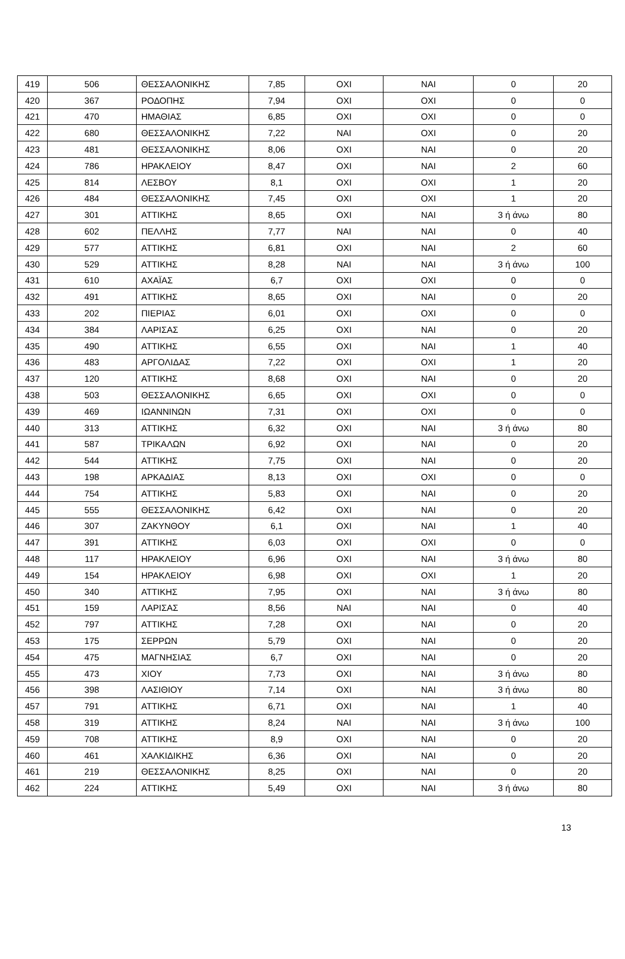| 419 | 506 | ΘΕΣΣΑΛΟΝΙΚΗΣ | 7,85 | ΟΧΙ | ΝΑΙ | 0 | 20 |
| 420 | 367 | ΡΟΔΟΠΗΣ | 7,94 | ΟΧΙ | ΟΧΙ | 0 | 0 |
| 421 | 470 | ΗΜΑΘΙΑΣ | 6,85 | ΟΧΙ | ΟΧΙ | 0 | 0 |
| 422 | 680 | ΘΕΣΣΑΛΟΝΙΚΗΣ | 7,22 | ΝΑΙ | ΟΧΙ | 0 | 20 |
| 423 | 481 | ΘΕΣΣΑΛΟΝΙΚΗΣ | 8,06 | ΟΧΙ | ΝΑΙ | 0 | 20 |
| 424 | 786 | ΗΡΑΚΛΕΙΟΥ | 8,47 | ΟΧΙ | ΝΑΙ | 2 | 60 |
| 425 | 814 | ΛΕΣΒΟΥ | 8,1 | ΟΧΙ | ΟΧΙ | 1 | 20 |
| 426 | 484 | ΘΕΣΣΑΛΟΝΙΚΗΣ | 7,45 | ΟΧΙ | ΟΧΙ | 1 | 20 |
| 427 | 301 | ΑΤΤΙΚΗΣ | 8,65 | ΟΧΙ | ΝΑΙ | 3 ή άνω | 80 |
| 428 | 602 | ΠΕΛΛΗΣ | 7,77 | ΝΑΙ | ΝΑΙ | 0 | 40 |
| 429 | 577 | ΑΤΤΙΚΗΣ | 6,81 | ΟΧΙ | ΝΑΙ | 2 | 60 |
| 430 | 529 | ΑΤΤΙΚΗΣ | 8,28 | ΝΑΙ | ΝΑΙ | 3 ή άνω | 100 |
| 431 | 610 | ΑΧΑΪΑΣ | 6,7 | ΟΧΙ | ΟΧΙ | 0 | 0 |
| 432 | 491 | ΑΤΤΙΚΗΣ | 8,65 | ΟΧΙ | ΝΑΙ | 0 | 20 |
| 433 | 202 | ΠΙΕΡΙΑΣ | 6,01 | ΟΧΙ | ΟΧΙ | 0 | 0 |
| 434 | 384 | ΛΑΡΙΣΑΣ | 6,25 | ΟΧΙ | ΝΑΙ | 0 | 20 |
| 435 | 490 | ΑΤΤΙΚΗΣ | 6,55 | ΟΧΙ | ΝΑΙ | 1 | 40 |
| 436 | 483 | ΑΡΓΟΛΙΔΑΣ | 7,22 | ΟΧΙ | ΟΧΙ | 1 | 20 |
| 437 | 120 | ΑΤΤΙΚΗΣ | 8,68 | ΟΧΙ | ΝΑΙ | 0 | 20 |
| 438 | 503 | ΘΕΣΣΑΛΟΝΙΚΗΣ | 6,65 | ΟΧΙ | ΟΧΙ | 0 | 0 |
| 439 | 469 | ΙΩΑΝΝΙΝΩΝ | 7,31 | ΟΧΙ | ΟΧΙ | 0 | 0 |
| 440 | 313 | ΑΤΤΙΚΗΣ | 6,32 | ΟΧΙ | ΝΑΙ | 3 ή άνω | 80 |
| 441 | 587 | ΤΡΙΚΑΛΩΝ | 6,92 | ΟΧΙ | ΝΑΙ | 0 | 20 |
| 442 | 544 | ΑΤΤΙΚΗΣ | 7,75 | ΟΧΙ | ΝΑΙ | 0 | 20 |
| 443 | 198 | ΑΡΚΑΔΙΑΣ | 8,13 | ΟΧΙ | ΟΧΙ | 0 | 0 |
| 444 | 754 | ΑΤΤΙΚΗΣ | 5,83 | ΟΧΙ | ΝΑΙ | 0 | 20 |
| 445 | 555 | ΘΕΣΣΑΛΟΝΙΚΗΣ | 6,42 | ΟΧΙ | ΝΑΙ | 0 | 20 |
| 446 | 307 | ΖΑΚΥΝΘΟΥ | 6,1 | ΟΧΙ | ΝΑΙ | 1 | 40 |
| 447 | 391 | ΑΤΤΙΚΗΣ | 6,03 | ΟΧΙ | ΟΧΙ | 0 | 0 |
| 448 | 117 | ΗΡΑΚΛΕΙΟΥ | 6,96 | ΟΧΙ | ΝΑΙ | 3 ή άνω | 80 |
| 449 | 154 | ΗΡΑΚΛΕΙΟΥ | 6,98 | ΟΧΙ | ΟΧΙ | 1 | 20 |
| 450 | 340 | ΑΤΤΙΚΗΣ | 7,95 | ΟΧΙ | ΝΑΙ | 3 ή άνω | 80 |
| 451 | 159 | ΛΑΡΙΣΑΣ | 8,56 | ΝΑΙ | ΝΑΙ | 0 | 40 |
| 452 | 797 | ΑΤΤΙΚΗΣ | 7,28 | ΟΧΙ | ΝΑΙ | 0 | 20 |
| 453 | 175 | ΣΕΡΡΩΝ | 5,79 | ΟΧΙ | ΝΑΙ | 0 | 20 |
| 454 | 475 | ΜΑΓΝΗΣΙΑΣ | 6,7 | ΟΧΙ | ΝΑΙ | 0 | 20 |
| 455 | 473 | ΧΙΟΥ | 7,73 | ΟΧΙ | ΝΑΙ | 3 ή άνω | 80 |
| 456 | 398 | ΛΑΣΙΘΙΟΥ | 7,14 | ΟΧΙ | ΝΑΙ | 3 ή άνω | 80 |
| 457 | 791 | ΑΤΤΙΚΗΣ | 6,71 | ΟΧΙ | ΝΑΙ | 1 | 40 |
| 458 | 319 | ΑΤΤΙΚΗΣ | 8,24 | ΝΑΙ | ΝΑΙ | 3 ή άνω | 100 |
| 459 | 708 | ΑΤΤΙΚΗΣ | 8,9 | ΟΧΙ | ΝΑΙ | 0 | 20 |
| 460 | 461 | ΧΑΛΚΙΔΙΚΗΣ | 6,36 | ΟΧΙ | ΝΑΙ | 0 | 20 |
| 461 | 219 | ΘΕΣΣΑΛΟΝΙΚΗΣ | 8,25 | ΟΧΙ | ΝΑΙ | 0 | 20 |
| 462 | 224 | ΑΤΤΙΚΗΣ | 5,49 | ΟΧΙ | ΝΑΙ | 3 ή άνω | 80 |
13